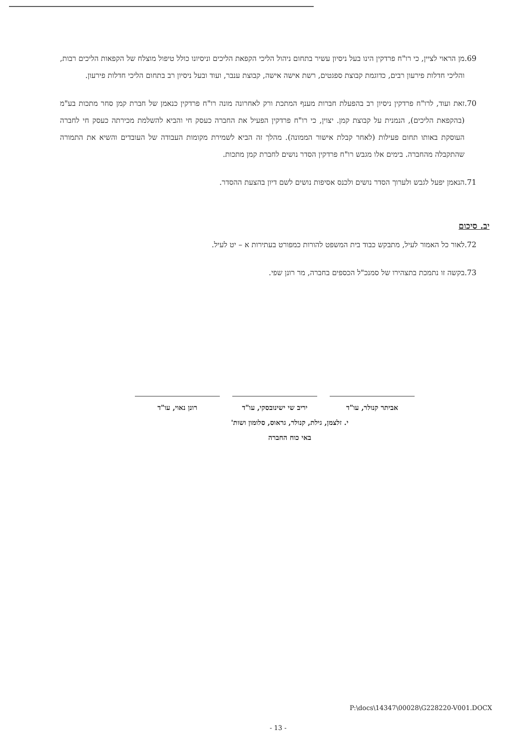.69 מן הראוי לציין, כי רו"ח פרדקין הינו בעל ניסיון עשיר בתחום ניהול הליכי הקפאת הליכים וניסיונו כולל טיפול מוצלח של הקפאות הליכים רבות, והליכי חדלות פירעון רבים, כדוגמת קבוצת ספגטים, רשת אישה אישה, קבוצת ענבר, ועוד ובעל ניסיון רב בתחום הליכי חדלות פירעון.
.70 זאת ועוד, לרו"ח פרדקין ניסיון רב בהפעלת חברות מענף המתכת ורק לאחרונה מונה רו"ח פרדקין כנאמן של חברת קמן סחר מתכות בע"מ (בהקפאת הליכים), הנמנית על קבוצת קמן. יצוין, כי רו"ח פרדקין הפעיל את החברה כעסק חי והביא להשלמת מכירתה כעסק חי לחברה העוסקת באותו תחום פעילות (לאחר קבלת אישור הממונה). מהלך זה הביא לשמירת מקומות העבודה של העובדים והשיא את התמורה שהתקבלה מהחברה. בימים אלו מגבש רו"ח פרדקין הסדר נושים לחברת קמן מתכות.
.71 הנאמן יפעל לגבש ולערוך הסדר נושים ולכנס אסיפות נושים לשם דיון בהצעת ההסדר.
יב. סיכום
.72 לאור כל האמור לעיל, מתבקש כבוד בית המשפט להורות כמפורט בעתירות א – יט לעיל.
.73 בקשה זו נתמכת בתצהירו של סמנכ"ל הכספים בחברה, מר רונן שפי.
אביתר קנולר, עו"ד יריב שי ישינובסקי, עו"ד
רונן נאוי, עו"ד
י. זלצמן, גילת, קנולר, גראוס, סלומון ושות'
באי כוח החברה
P:\docs\14347\00028\G228220-V001.DOCX
- 13 -